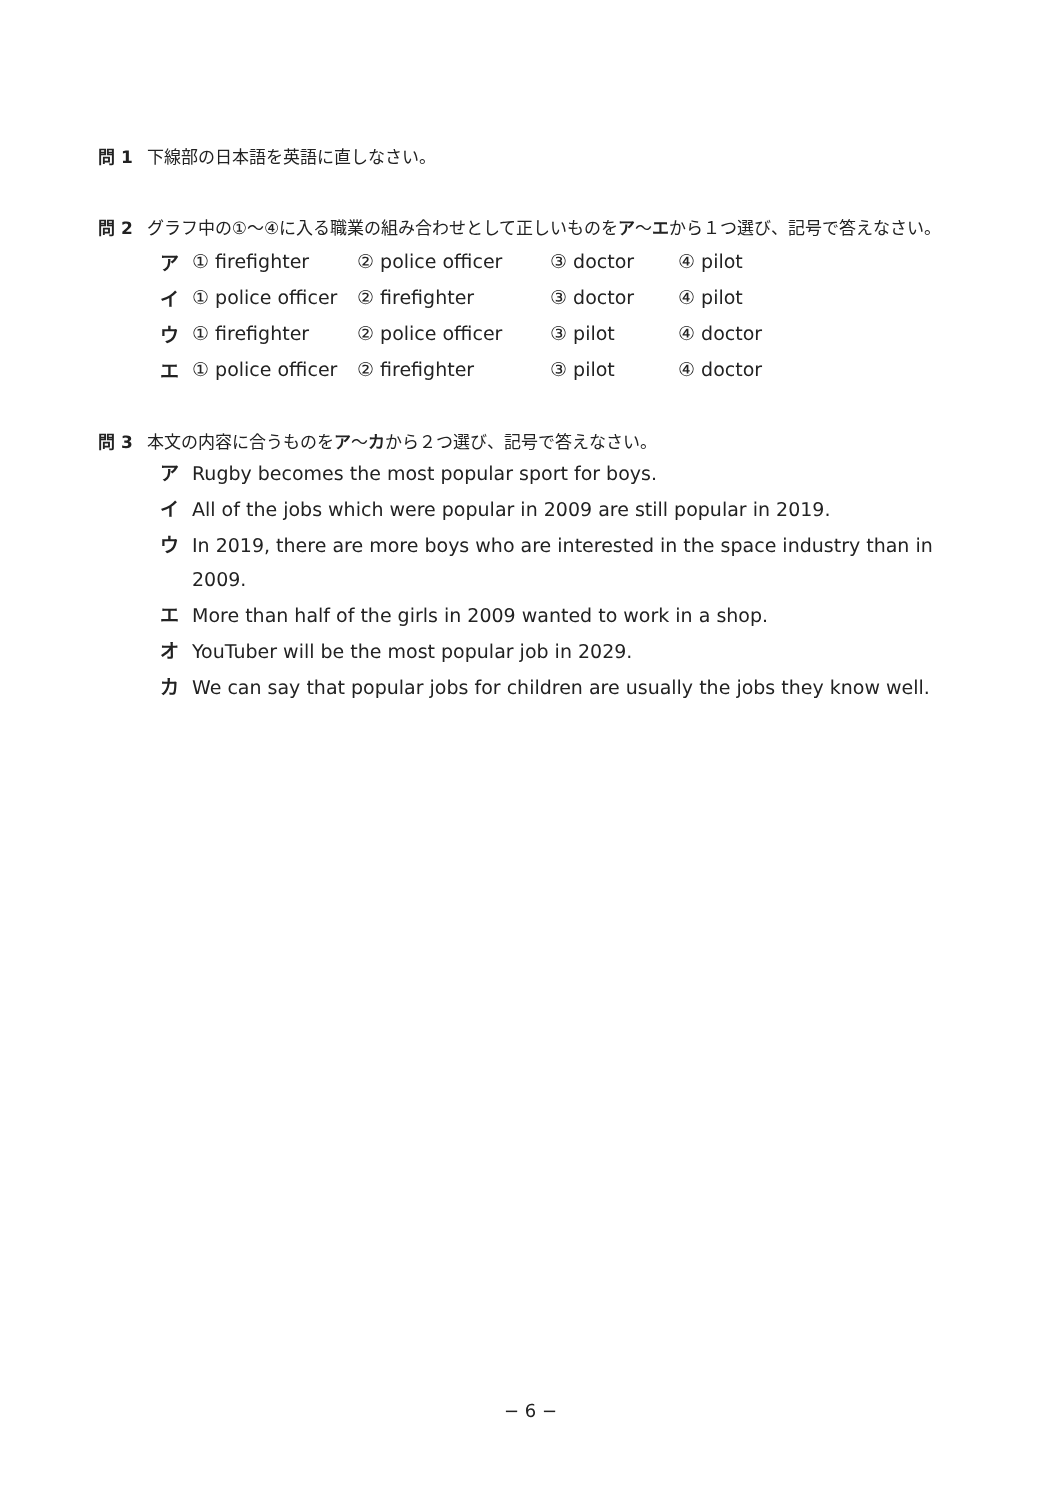問 1 下線部の日本語を英語に直しなさい。
問 2 グラフ中の①〜④に入る職業の組み合わせとして正しいものをア 〜エ から１つ選び、記号で答えなさい。
ア ① firefighter ② police officer ③ doctor ④ pilot
イ ① police officer ② firefighter ③ doctor ④ pilot
ウ ① firefighter ② police officer ③ pilot ④ doctor
エ ① police officer ② firefighter ③ pilot ④ doctor
問 3 本文の内容に合うものをア 〜カ から２つ選び、記号で答えなさい。
ア Rugby becomes the most popular sport for boys.
イ All of the jobs which were popular in 2009 are still popular in 2019.
ウ In 2019, there are more boys who are interested in the space industry than in 2009.
エ More than half of the girls in 2009 wanted to work in a shop.
オ YouTuber will be the most popular job in 2029.
カ We can say that popular jobs for children are usually the jobs they know well.
− 6 −